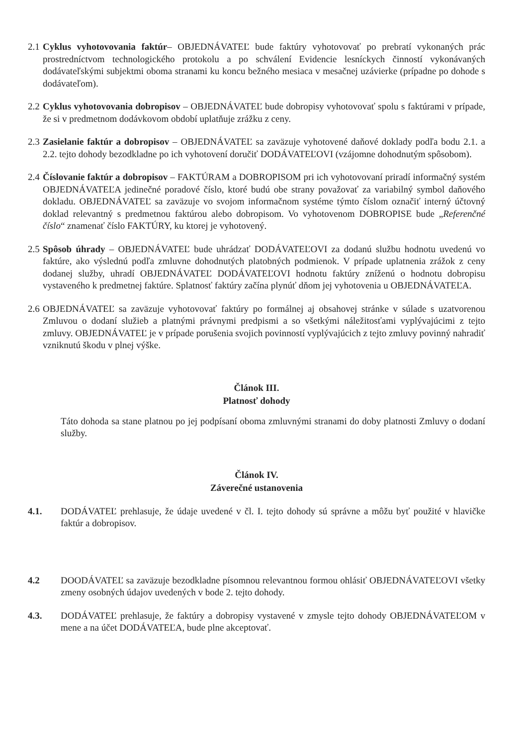2.1
Cyklus vyhotovovania faktúr– OBJEDNÁVATEĽ bude faktúry vyhotovovať po prebratí vykonaných prác prostredníctvom technologického protokolu a po schválení Evidencie lesníckych činností vykonávaných dodávateľskými subjektmi oboma stranami ku koncu bežného mesiaca v mesačnej uzávierke (prípadne po dohode s dodávateľom).
2.2
Cyklus vyhotovovania dobropisov – OBJEDNÁVATEĽ bude dobropisy vyhotovovať spolu s faktúrami v prípade, že si v predmetnom dodávkovom období uplatňuje zrážku z ceny.
2.3
Zasielanie faktúr a dobropisov – OBJEDNÁVATEĽ sa zaväzuje vyhotovené daňové doklady podľa bodu 2.1. a 2.2. tejto dohody bezodkladne po ich vyhotovení doručiť DODÁVATEĽOVI (vzájomne dohodnutým spôsobom).
2.4
Číslovanie faktúr a dobropisov – FAKTÚRAM a DOBROPISOM pri ich vyhotovovaní priradí informačný systém OBJEDNÁVATEĽA jedinečné poradové číslo, ktoré budú obe strany považovať za variabilný symbol daňového dokladu. OBJEDNÁVATEĽ sa zaväzuje vo svojom informačnom systéme týmto číslom označiť interný účtovný doklad relevantný s predmetnou faktúrou alebo dobropisom. Vo vyhotovenom DOBROPISE bude „Referenčné číslo“ znamenať číslo FAKTÚRY, ku ktorej je vyhotovený.
2.5
Spôsob úhrady – OBJEDNÁVATEĽ bude uhrádzať DODÁVATEĽOVI za dodanú službu hodnotu uvedenú vo faktúre, ako výslednú podľa zmluvne dohodnutých platobných podmienok. V prípade uplatnenia zrážok z ceny dodanej služby, uhradí OBJEDNÁVATEĽ DODÁVATEĽOVI hodnotu faktúry zníženú o hodnotu dobropisu vystaveného k predmetnej faktúre. Splatnosť faktúry začína plynúť dňom jej vyhotovenia u OBJEDNÁVATEĽA.
2.6
OBJEDNÁVATEĽ sa zaväzuje vyhotovovať faktúry po formálnej aj obsahovej stránke v súlade s uzatvorenou Zmluvou o dodaní služieb a platnými právnymi predpismi a so všetkými náležitosťami vyplývajúcimi z tejto zmluvy. OBJEDNÁVATEĽ je v prípade porušenia svojich povinností vyplývajúcich z tejto zmluvy povinný nahradiť vzniknutú škodu v plnej výške.
Článok III.
Platnosť dohody
Táto dohoda sa stane platnou po jej podpísaní oboma zmluvnými stranami do doby platnosti Zmluvy o dodaní služby.
Článok IV.
Záverečné ustanovenia
4.1. DODÁVATEĽ prehlasuje, že údaje uvedené v čl. I. tejto dohody sú správne a môžu byť použité v hlavičke faktúr a dobropisov.
4.2 DOODÁVATEĽ sa zaväzuje bezodkladne písomnou relevantnou formou ohlásiť OBJEDNÁVATEĽOVI všetky zmeny osobných údajov uvedených v bode 2. tejto dohody.
4.3. DODÁVATEĽ prehlasuje, že faktúry a dobropisy vystavené v zmysle tejto dohody OBJEDNÁVATEĽOM v mene a na účet DODÁVATEĽA, bude plne akceptovať.